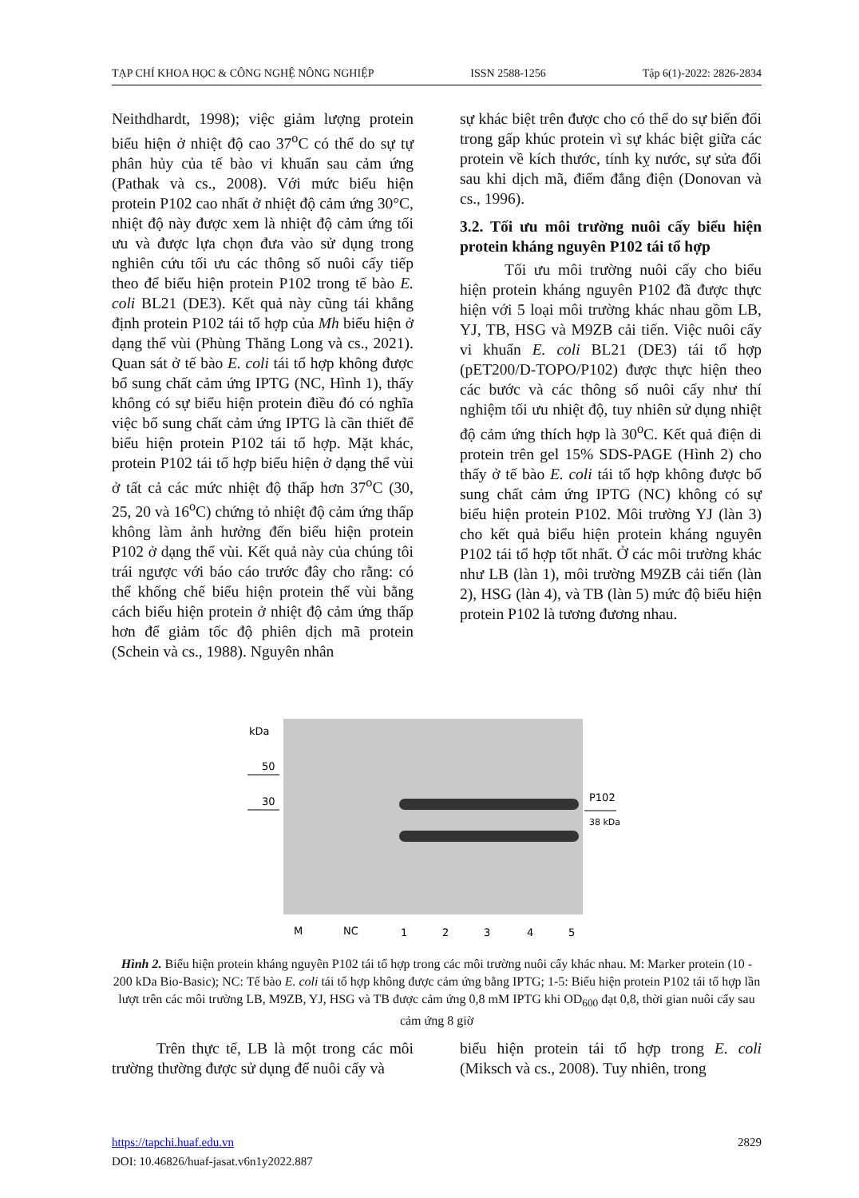TẠP CHÍ KHOA HỌC & CÔNG NGHỆ NÔNG NGHIỆP ISSN 2588-1256 Tập 6(1)-2022: 2826-2834
Neithdhardt, 1998); việc giảm lượng protein biểu hiện ở nhiệt độ cao 37<sup>o</sup>C có thể do sự tự phân hủy của tế bào vi khuẩn sau cảm ứng (Pathak và cs., 2008). Với mức biểu hiện protein P102 cao nhất ở nhiệt độ cảm ứng 30°C, nhiệt độ này được xem là nhiệt độ cảm ứng tối ưu và được lựa chọn đưa vào sử dụng trong nghiên cứu tối ưu các thông số nuôi cấy tiếp theo để biểu hiện protein P102 trong tế bào E. coli BL21 (DE3). Kết quả này cũng tái khẳng định protein P102 tái tổ hợp của Mh biểu hiện ở dạng thể vùi (Phùng Thăng Long và cs., 2021). Quan sát ở tế bào E. coli tái tổ hợp không được bổ sung chất cảm ứng IPTG (NC, Hình 1), thấy không có sự biểu hiện protein điều đó có nghĩa việc bổ sung chất cảm ứng IPTG là cần thiết để biểu hiện protein P102 tái tổ hợp. Mặt khác, protein P102 tái tổ hợp biểu hiện ở dạng thể vùi ở tất cả các mức nhiệt độ thấp hơn 37<sup>o</sup>C (30, 25, 20 và 16<sup>o</sup>C) chứng tỏ nhiệt độ cảm ứng thấp không làm ảnh hưởng đến biểu hiện protein P102 ở dạng thể vùi. Kết quả này của chúng tôi trái ngược với báo cáo trước đây cho rằng: có thể khống chế biểu hiện protein thể vùi bằng cách biểu hiện protein ở nhiệt độ cảm ứng thấp hơn để giảm tốc độ phiên dịch mã protein (Schein và cs., 1988). Nguyên nhân
sự khác biệt trên được cho có thể do sự biến đổi trong gấp khúc protein vì sự khác biệt giữa các protein về kích thước, tính kỵ nước, sự sửa đổi sau khi dịch mã, điểm đẳng điện (Donovan và cs., 1996).
3.2. Tối ưu môi trường nuôi cấy biểu hiện protein kháng nguyên P102 tái tổ hợp
Tối ưu môi trường nuôi cấy cho biểu hiện protein kháng nguyên P102 đã được thực hiện với 5 loại môi trường khác nhau gồm LB, YJ, TB, HSG và M9ZB cải tiến. Việc nuôi cấy vi khuẩn E. coli BL21 (DE3) tái tổ hợp (pET200/D-TOPO/P102) được thực hiện theo các bước và các thông số nuôi cấy như thí nghiệm tối ưu nhiệt độ, tuy nhiên sử dụng nhiệt độ cảm ứng thích hợp là 30<sup>o</sup>C. Kết quả điện di protein trên gel 15% SDS-PAGE (Hình 2) cho thấy ở tế bào E. coli tái tổ hợp không được bổ sung chất cảm ứng IPTG (NC) không có sự biểu hiện protein P102. Môi trường YJ (làn 3) cho kết quả biểu hiện protein kháng nguyên P102 tái tổ hợp tốt nhất. Ở các môi trường khác như LB (làn 1), môi trường M9ZB cải tiến (làn 2), HSG (làn 4), và TB (làn 5) mức độ biểu hiện protein P102 là tương đương nhau.
kDa
50
30
P102
38 kDa
M
NC
1
2
3
4
5
Hình 2. Biểu hiện protein kháng nguyên P102 tái tổ hợp trong các môi trường nuôi cấy khác nhau. M: Marker protein (10 - 200 kDa Bio-Basic); NC: Tế bào E. coli tái tổ hợp không được cảm ứng bằng IPTG; 1-5: Biểu hiện protein P102 tái tổ hợp lần lượt trên các môi trường LB, M9ZB, YJ, HSG và TB được cảm ứng 0,8 mM IPTG khi OD<sub>600</sub> đạt 0,8, thời gian nuôi cấy sau cảm ứng 8 giờ
Trên thực tế, LB là một trong các môi trường thường được sử dụng để nuôi cấy và
biểu hiện protein tái tổ hợp trong E. coli (Miksch và cs., 2008). Tuy nhiên, trong
https://tapchi.huaf.edu.vn 2829
DOI: 10.46826/huaf-jasat.v6n1y2022.887